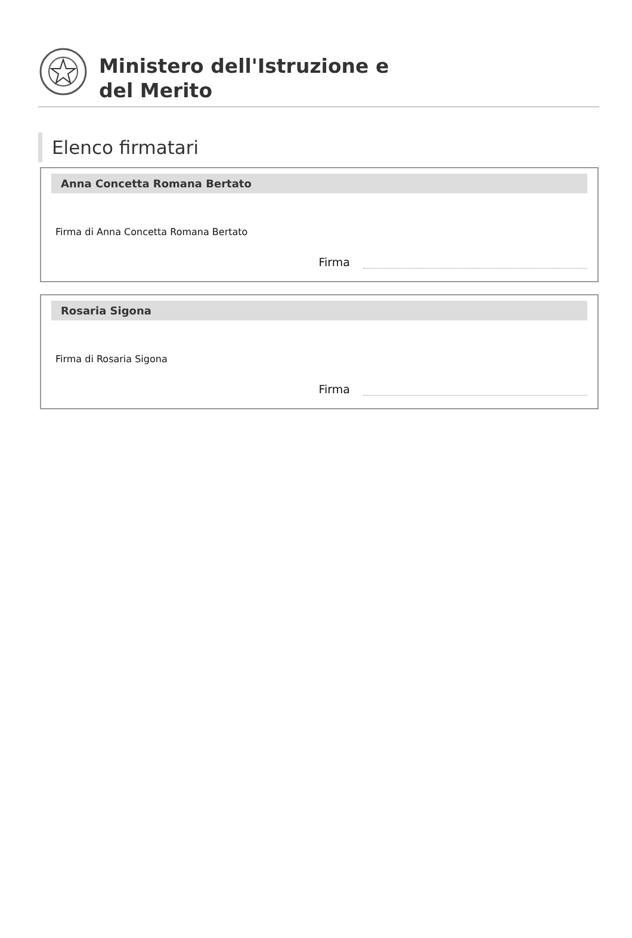Ministero dell'Istruzione e
del Merito
Elenco firmatari
Anna Concetta Romana Bertato
Firma di Anna Concetta Romana Bertato
Firma
Rosaria Sigona
Firma di Rosaria Sigona
Firma